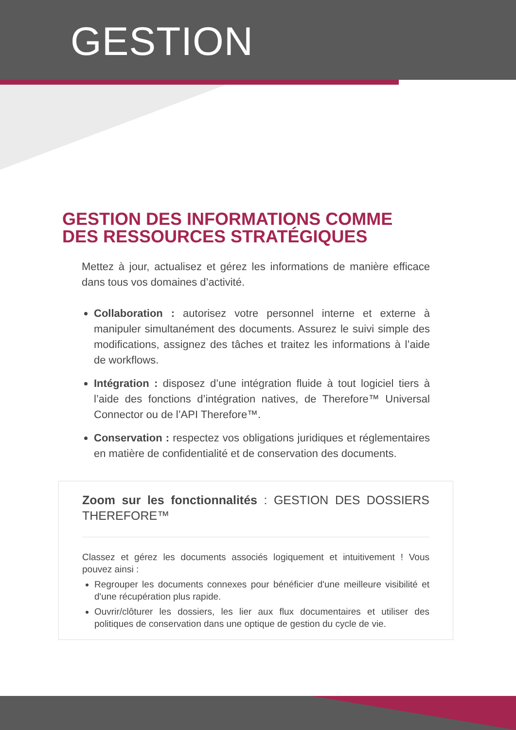GESTION
GESTION DES INFORMATIONS COMME DES RESSOURCES STRATÉGIQUES
Mettez à jour, actualisez et gérez les informations de manière efficace dans tous vos domaines d’activité.
Collaboration : autorisez votre personnel interne et externe à manipuler simultanément des documents. Assurez le suivi simple des modifications, assignez des tâches et traitez les informations à l’aide de workflows.
Intégration : disposez d’une intégration fluide à tout logiciel tiers à l’aide des fonctions d’intégration natives, de Therefore™ Universal Connector ou de l’API Therefore™.
Conservation : respectez vos obligations juridiques et réglementaires en matière de confidentialité et de conservation des documents.
Zoom sur les fonctionnalités : GESTION DES DOSSIERS THEREFORE™
Classez et gérez les documents associés logiquement et intuitivement ! Vous pouvez ainsi :
Regrouper les documents connexes pour bénéficier d'une meilleure visibilité et d'une récupération plus rapide.
Ouvrir/clôturer les dossiers, les lier aux flux documentaires et utiliser des politiques de conservation dans une optique de gestion du cycle de vie.